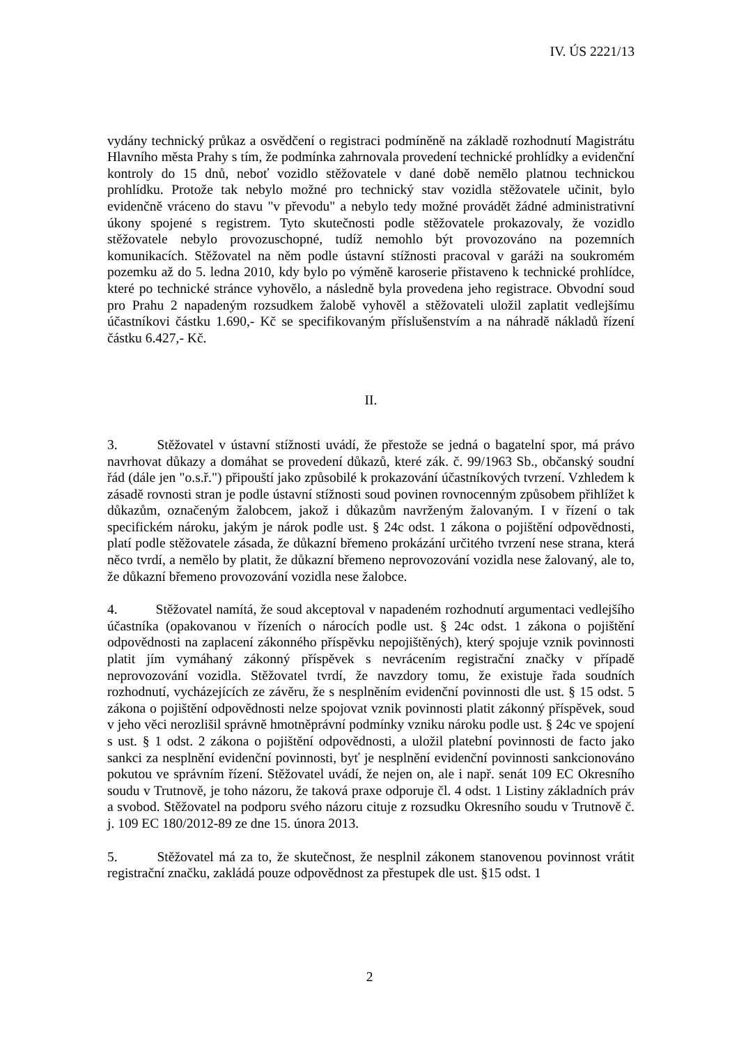IV. ÚS 2221/13
vydány technický průkaz a osvědčení o registraci podmíněně na základě rozhodnutí Magistrátu Hlavního města Prahy s tím, že podmínka zahrnovala provedení technické prohlídky a evidenční kontroly do 15 dnů, neboť vozidlo stěžovatele v dané době nemělo platnou technickou prohlídku. Protože tak nebylo možné pro technický stav vozidla stěžovatele učinit, bylo evidenčně vráceno do stavu "v převodu" a nebylo tedy možné provádět žádné administrativní úkony spojené s registrem. Tyto skutečnosti podle stěžovatele prokazovaly, že vozidlo stěžovatele nebylo provozuschopné, tudíž nemohlo být provozováno na pozemních komunikacích. Stěžovatel na něm podle ústavní stížnosti pracoval v garáži na soukromém pozemku až do 5. ledna 2010, kdy bylo po výměně karoserie přistaveno k technické prohlídce, které po technické stránce vyhovělo, a následně byla provedena jeho registrace. Obvodní soud pro Prahu 2 napadeným rozsudkem žalobě vyhověl a stěžovateli uložil zaplatit vedlejšímu účastníkovi částku 1.690,- Kč se specifikovaným příslušenstvím a na náhradě nákladů řízení částku 6.427,- Kč.
II.
3. Stěžovatel v ústavní stížnosti uvádí, že přestože se jedná o bagatelní spor, má právo navrhovat důkazy a domáhat se provedení důkazů, které zák. č. 99/1963 Sb., občanský soudní řád (dále jen "o.s.ř.") připouští jako způsobilé k prokazování účastníkových tvrzení. Vzhledem k zásadě rovnosti stran je podle ústavní stížnosti soud povinen rovnocenným způsobem přihlížet k důkazům, označeným žalobcem, jakož i důkazům navrženým žalovaným. I v řízení o tak specifickém nároku, jakým je nárok podle ust. § 24c odst. 1 zákona o pojištění odpovědnosti, platí podle stěžovatele zásada, že důkazní břemeno prokázání určitého tvrzení nese strana, která něco tvrdí, a nemělo by platit, že důkazní břemeno neprovozování vozidla nese žalovaný, ale to, že důkazní břemeno provozování vozidla nese žalobce.
4. Stěžovatel namítá, že soud akceptoval v napadeném rozhodnutí argumentaci vedlejšího účastníka (opakovanou v řízeních o nárocích podle ust. § 24c odst. 1 zákona o pojištění odpovědnosti na zaplacení zákonného příspěvku nepojištěných), který spojuje vznik povinnosti platit jím vymáhaný zákonný příspěvek s nevrácením registrační značky v případě neprovozování vozidla. Stěžovatel tvrdí, že navzdory tomu, že existuje řada soudních rozhodnutí, vycházejících ze závěru, že s nesplněním evidenční povinnosti dle ust. § 15 odst. 5 zákona o pojištění odpovědnosti nelze spojovat vznik povinnosti platit zákonný příspěvek, soud v jeho věci nerozlišil správně hmotněprávní podmínky vzniku nároku podle ust. § 24c ve spojení s ust. § 1 odst. 2 zákona o pojištění odpovědnosti, a uložil platební povinnosti de facto jako sankci za nesplnění evidenční povinnosti, byť je nesplnění evidenční povinnosti sankcionováno pokutou ve správním řízení. Stěžovatel uvádí, že nejen on, ale i např. senát 109 EC Okresního soudu v Trutnově, je toho názoru, že taková praxe odporuje čl. 4 odst. 1 Listiny základních práv a svobod. Stěžovatel na podporu svého názoru cituje z rozsudku Okresního soudu v Trutnově č. j. 109 EC 180/2012-89 ze dne 15. února 2013.
5. Stěžovatel má za to, že skutečnost, že nesplnil zákonem stanovenou povinnost vrátit registrační značku, zakládá pouze odpovědnost za přestupek dle ust. §15 odst. 1
2